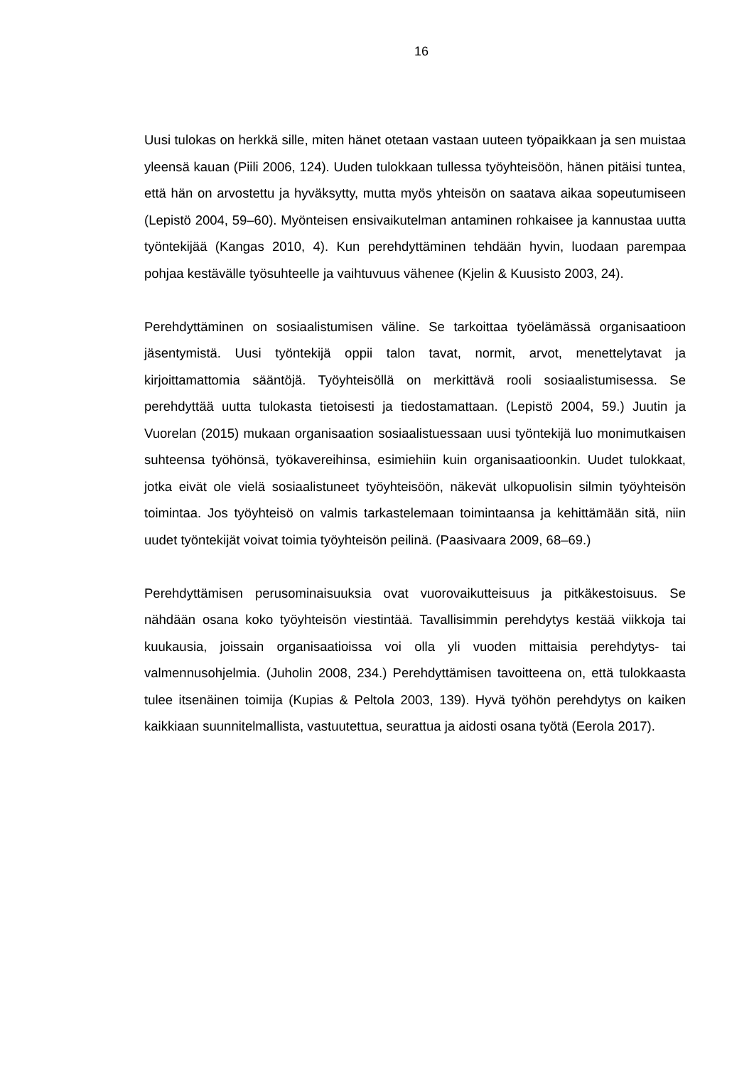16
Uusi tulokas on herkkä sille, miten hänet otetaan vastaan uuteen työpaikkaan ja sen muistaa yleensä kauan (Piili 2006, 124). Uuden tulokkaan tullessa työyhtei­söön, hänen pitäisi tuntea, että hän on arvostettu ja hyväksytty, mutta myös yh­teisön on saatava aikaa sopeutumiseen (Lepistö 2004, 59–60). Myönteisen en­sivaikutelman antaminen rohkaisee ja kannustaa uutta työntekijää (Kangas 2010, 4). Kun perehdyttäminen tehdään hyvin, luodaan parempaa pohjaa kes­tävälle työsuhteelle ja vaihtuvuus vähenee (Kjelin & Kuusisto 2003, 24).
Perehdyttäminen on sosiaalistumisen väline. Se tarkoittaa työelämässä organi­saatioon jäsentymistä. Uusi työntekijä oppii talon tavat, normit, arvot, menettely­tavat ja kirjoittamattomia sääntöjä. Työyhteisöllä on merkittävä rooli sosiaalis­tumisessa. Se perehdyttää uutta tulokasta tietoisesti ja tiedostamattaan. (Lepis­tö 2004, 59.) Juutin ja Vuorelan (2015) mukaan organisaation sosiaalistuessaan uusi työntekijä luo monimutkaisen suhteensa työhönsä, työkavereihinsa, esi­miehiin kuin organisaatioonkin. Uudet tulokkaat, jotka eivät ole vielä sosiaalistu­neet työyhteisöön, näkevät ulkopuolisin silmin työyhteisön toimintaa. Jos työyh­teisö on valmis tarkastelemaan toimintaansa ja kehittämään sitä, niin uudet työntekijät voivat toimia työyhteisön peilinä. (Paasivaara 2009, 68–69.)
Perehdyttämisen perusominaisuuksia ovat vuorovaikutteisuus ja pitkäkestoi­suus. Se nähdään osana koko työyhteisön viestintää. Tavallisimmin perehdytys kestää viikkoja tai kuukausia, joissain organisaatioissa voi olla yli vuoden mittai­sia perehdytys- tai valmennusohjelmia. (Juholin 2008, 234.) Perehdyttämisen tavoitteena on, että tulokkaasta tulee itsenäinen toimija (Kupias & Peltola 2003, 139). Hyvä työhön perehdytys on kaiken kaikkiaan suunnitelmallista, vastuutet­tua, seurattua ja aidosti osana työtä (Eerola 2017).